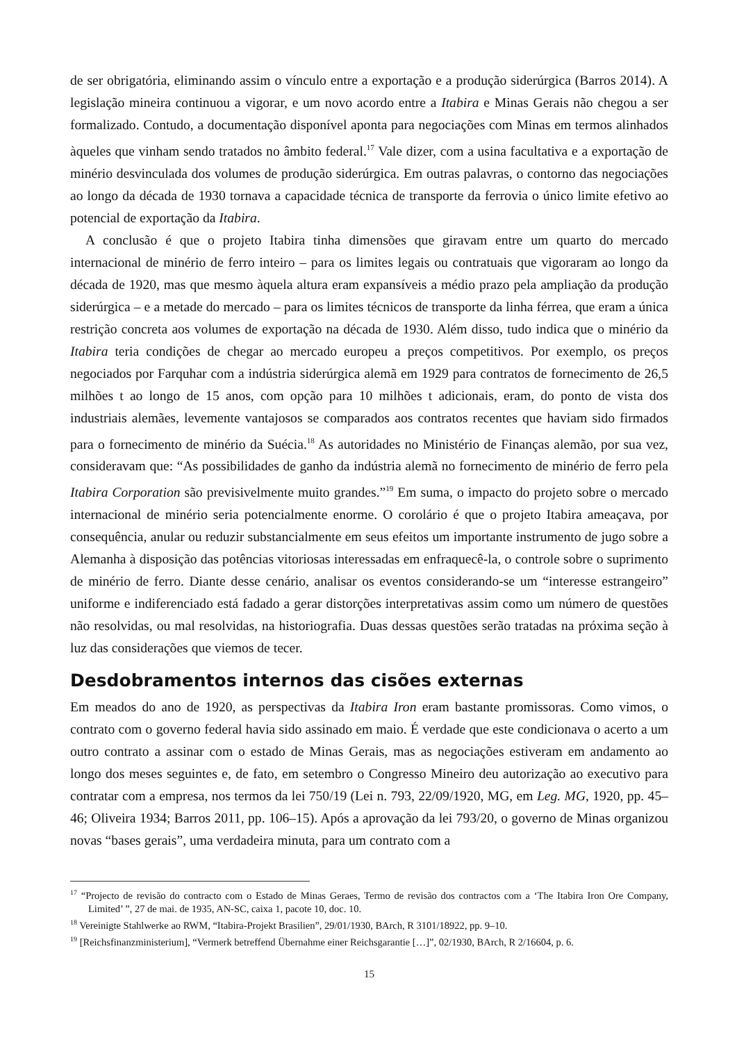de ser obrigatória, eliminando assim o vínculo entre a exportação e a produção siderúrgica (Barros 2014). A legislação mineira continuou a vigorar, e um novo acordo entre a Itabira e Minas Gerais não chegou a ser formalizado. Contudo, a documentação disponível aponta para negociações com Minas em termos alinhados àqueles que vinham sendo tratados no âmbito federal.<sup>17</sup> Vale dizer, com a usina facultativa e a exportação de minério desvinculada dos volumes de produção siderúrgica. Em outras palavras, o contorno das negociações ao longo da década de 1930 tornava a capacidade técnica de transporte da ferrovia o único limite efetivo ao potencial de exportação da Itabira.
A conclusão é que o projeto Itabira tinha dimensões que giravam entre um quarto do mercado internacional de minério de ferro inteiro – para os limites legais ou contratuais que vigoraram ao longo da década de 1920, mas que mesmo àquela altura eram expansíveis a médio prazo pela ampliação da produção siderúrgica – e a metade do mercado – para os limites técnicos de transporte da linha férrea, que eram a única restrição concreta aos volumes de exportação na década de 1930. Além disso, tudo indica que o minério da Itabira teria condições de chegar ao mercado europeu a preços competitivos. Por exemplo, os preços negociados por Farquhar com a indústria siderúrgica alemã em 1929 para contratos de fornecimento de 26,5 milhões t ao longo de 15 anos, com opção para 10 milhões t adicionais, eram, do ponto de vista dos industriais alemães, levemente vantajosos se comparados aos contratos recentes que haviam sido firmados para o fornecimento de minério da Suécia.<sup>18</sup> As autoridades no Ministério de Finanças alemão, por sua vez, consideravam que: “As possibilidades de ganho da indústria alemã no fornecimento de minério de ferro pela Itabira Corporation são previsivelmente muito grandes.”<sup>19</sup> Em suma, o impacto do projeto sobre o mercado internacional de minério seria potencialmente enorme. O corolário é que o projeto Itabira ameaçava, por consequência, anular ou reduzir substancialmente em seus efeitos um importante instrumento de jugo sobre a Alemanha à disposição das potências vitoriosas interessadas em enfraquecê-la, o controle sobre o suprimento de minério de ferro. Diante desse cenário, analisar os eventos considerando-se um “interesse estrangeiro” uniforme e indiferenciado está fadado a gerar distorções interpretativas assim como um número de questões não resolvidas, ou mal resolvidas, na historiografia. Duas dessas questões serão tratadas na próxima seção à luz das considerações que viemos de tecer.
Desdobramentos internos das cisões externas
Em meados do ano de 1920, as perspectivas da Itabira Iron eram bastante promissoras. Como vimos, o contrato com o governo federal havia sido assinado em maio. É verdade que este condicionava o acerto a um outro contrato a assinar com o estado de Minas Gerais, mas as negociações estiveram em andamento ao longo dos meses seguintes e, de fato, em setembro o Congresso Mineiro deu autorização ao executivo para contratar com a empresa, nos termos da lei 750/19 (Lei n. 793, 22/09/1920, MG, em Leg. MG, 1920, pp. 45–46; Oliveira 1934; Barros 2011, pp. 106–15). Após a aprovação da lei 793/20, o governo de Minas organizou novas “bases gerais”, uma verdadeira minuta, para um contrato com a
<sup>17</sup> “Projecto de revisão do contracto com o Estado de Minas Geraes, Termo de revisão dos contractos com a ‘The Itabira Iron Ore Company, Limited’ ”, 27 de mai. de 1935, AN-SC, caixa 1, pacote 10, doc. 10.
<sup>18</sup> Vereinigte Stahlwerke ao RWM, “Itabira-Projekt Brasilien”, 29/01/1930, BArch, R 3101/18922, pp. 9–10.
<sup>19</sup> [Reichsfinanzministerium], “Vermerk betreffend Übernahme einer Reichsgarantie […]”, 02/1930, BArch, R 2/16604, p. 6.
15